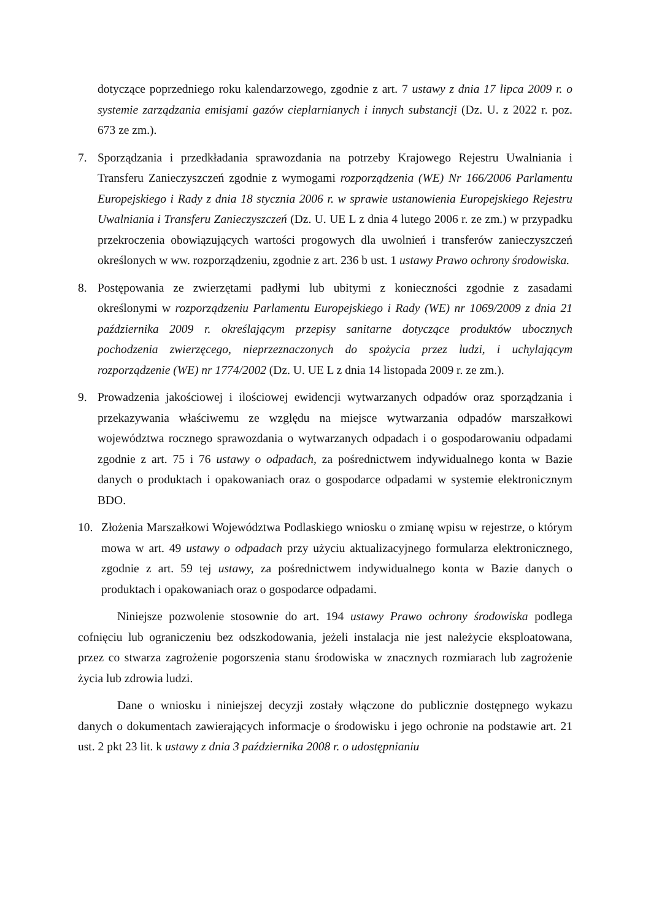dotyczące poprzedniego roku kalendarzowego, zgodnie z art. 7 ustawy z dnia 17 lipca 2009 r. o systemie zarządzania emisjami gazów cieplarnianych i innych substancji (Dz. U. z 2022 r. poz. 673 ze zm.).
7. Sporządzania i przedkładania sprawozdania na potrzeby Krajowego Rejestru Uwalniania i Transferu Zanieczyszczeń zgodnie z wymogami rozporządzenia (WE) Nr 166/2006 Parlamentu Europejskiego i Rady z dnia 18 stycznia 2006 r. w sprawie ustanowienia Europejskiego Rejestru Uwalniania i Transferu Zanieczyszczeń (Dz. U. UE L z dnia 4 lutego 2006 r. ze zm.) w przypadku przekroczenia obowiązujących wartości progowych dla uwolnień i transferów zanieczyszczeń określonych w ww. rozporządzeniu, zgodnie z art. 236 b ust. 1 ustawy Prawo ochrony środowiska.
8. Postępowania ze zwierzętami padłymi lub ubitymi z konieczności zgodnie z zasadami określonymi w rozporządzeniu Parlamentu Europejskiego i Rady (WE) nr 1069/2009 z dnia 21 października 2009 r. określającym przepisy sanitarne dotyczące produktów ubocznych pochodzenia zwierzęcego, nieprzeznaczonych do spożycia przez ludzi, i uchylającym rozporządzenie (WE) nr 1774/2002 (Dz. U. UE L z dnia 14 listopada 2009 r. ze zm.).
9. Prowadzenia jakościowej i ilościowej ewidencji wytwarzanych odpadów oraz sporządzania i przekazywania właściwemu ze względu na miejsce wytwarzania odpadów marszałkowi województwa rocznego sprawozdania o wytwarzanych odpadach i o gospodarowaniu odpadami zgodnie z art. 75 i 76 ustawy o odpadach, za pośrednictwem indywidualnego konta w Bazie danych o produktach i opakowaniach oraz o gospodarce odpadami w systemie elektronicznym BDO.
10. Złożenia Marszałkowi Województwa Podlaskiego wniosku o zmianę wpisu w rejestrze, o którym mowa w art. 49 ustawy o odpadach przy użyciu aktualizacyjnego formularza elektronicznego, zgodnie z art. 59 tej ustawy, za pośrednictwem indywidualnego konta w Bazie danych o produktach i opakowaniach oraz o gospodarce odpadami.
Niniejsze pozwolenie stosownie do art. 194 ustawy Prawo ochrony środowiska podlega cofnięciu lub ograniczeniu bez odszkodowania, jeżeli instalacja nie jest należycie eksploatowana, przez co stwarza zagrożenie pogorszenia stanu środowiska w znacznych rozmiarach lub zagrożenie życia lub zdrowia ludzi.
Dane o wniosku i niniejszej decyzji zostały włączone do publicznie dostępnego wykazu danych o dokumentach zawierających informacje o środowisku i jego ochronie na podstawie art. 21 ust. 2 pkt 23 lit. k ustawy z dnia 3 października 2008 r. o udostępnianiu